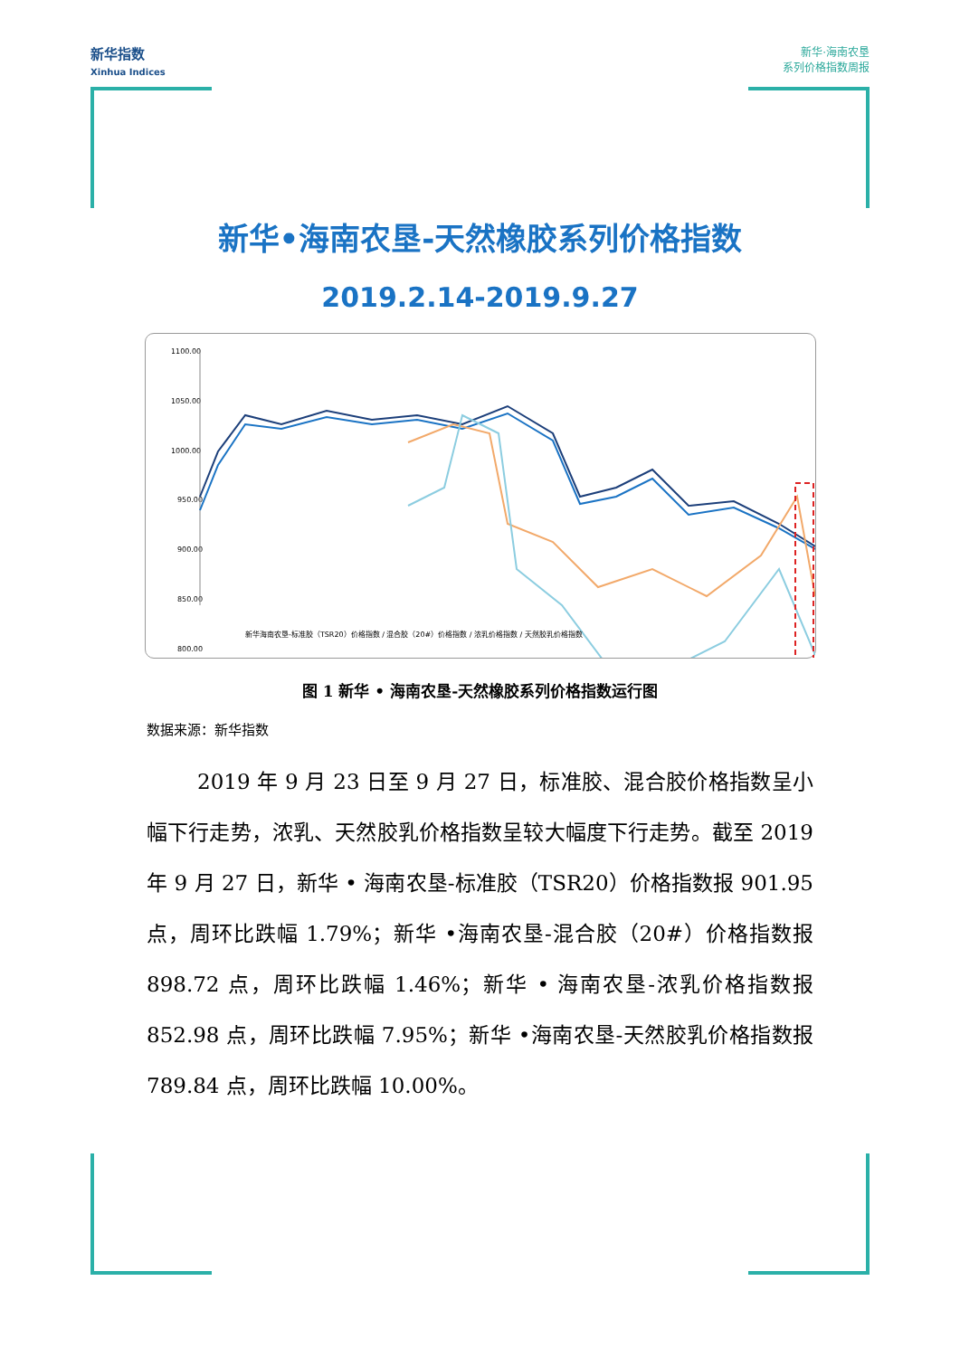新华指数
Xinhua Indices
新华·海南农垦
系列价格指数周报
新华•海南农垦-天然橡胶系列价格指数
2019.2.14-2019.9.27
1100.00
1050.00
1000.00
950.00
900.00
850.00
800.00
新华海南农垦-标准胶（TSR20）价格指数 / 混合胶（20#）价格指数 / 浓乳价格指数 / 天然胶乳价格指数
图 1 新华 • 海南农垦-天然橡胶系列价格指数运行图
数据来源：新华指数
2019 年 9 月 23 日至 9 月 27 日，标准胶、混合胶价格指数呈小幅下行走势，浓乳、天然胶乳价格指数呈较大幅度下行走势。截至 2019 年 9 月 27 日，新华 • 海南农垦-标准胶（TSR20）价格指数报 901.95 点，周环比跌幅 1.79%；新华 •海南农垦-混合胶（20#）价格指数报 898.72 点，周环比跌幅 1.46%；新华 • 海南农垦-浓乳价格指数报 852.98 点，周环比跌幅 7.95%；新华 •海南农垦-天然胶乳价格指数报 789.84 点，周环比跌幅 10.00%。